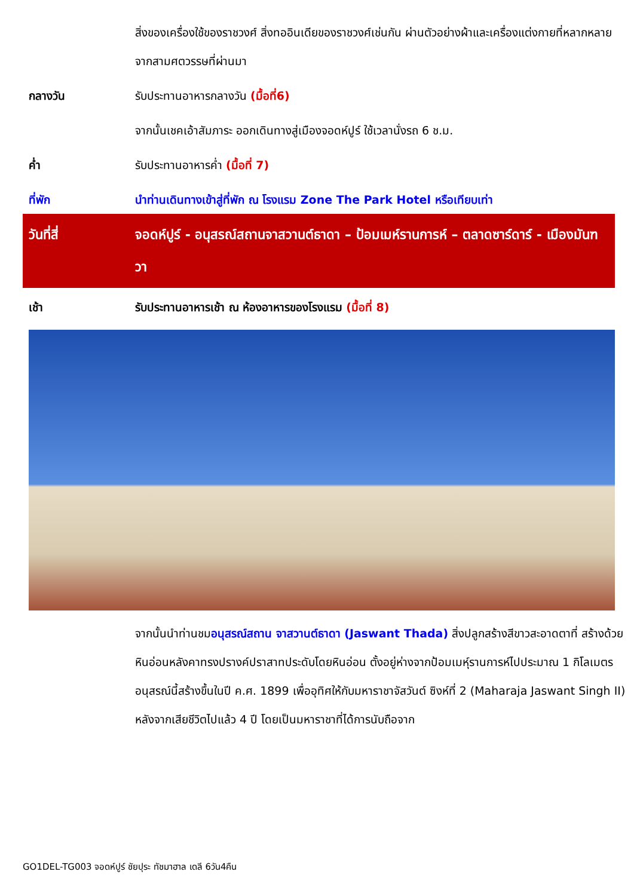สิ่งของเครื่องใช้ของราชวงศ์ สิ่งทออินเดียของราชวงศ์เช่นกัน ผ่านตัวอย่างผ้าและเครื่องแต่งกายที่หลากหลายจากสามศตวรรษที่ผ่านมา
กลางวัน รับประทานอาหารกลางวัน (มื้อที่6)
จากนั้นเชคเอ้าสัมภาระ ออกเดินทางสู่เมืองจอดห์ปูร์ ใช้เวลานั่งรถ 6 ช.ม.
ค่ำ รับประทานอาหารค่ำ (มื้อที่ 7)
ที่พัก นำท่านเดินทางเข้าสู่ที่พัก ณ โรงแรม Zone The Park Hotel หรือเทียบเท่า
วันที่สี่ จอดห์ปูร์ - อนุสรณ์สถานจาสวานต์ธาดา – ป้อมเมห์รานการห์ – ตลาดซาร์ดาร์ - เมืองมันฑวา
เช้า รับประทานอาหารเช้า ณ ห้องอาหารของโรงแรม (มื้อที่ 8)
จากนั้นนำท่านชมอนุสรณ์สถาน จาสวานต์ธาดา (Jaswant Thada) สิ่งปลูกสร้างสีขาวสะอาดตาที่ สร้างด้วยหินอ่อนหลังคาทรงปรางค์ปราสาทประดับโดยหินอ่อน ตั้งอยู่ห่างจากป้อมเมหุ์รานการห์ไปประมาณ 1 กิโลเมตร อนุสรณ์นี้สร้างขึ้นในปี ค.ศ. 1899 เพื่ออุทิศให้กับมหาราชาจัสวันต์ ซิงห์ที่ 2 (Maharaja Jaswant Singh II) หลังจากเสียชีวิตไปแล้ว 4 ปี โดยเป็นมหาราชาที่ได้การนับถือจาก
GO1DEL-TG003 จอดห์ปูร์ ชัยปุระ ทัชมาฮาล เดลี 6วัน4คืน